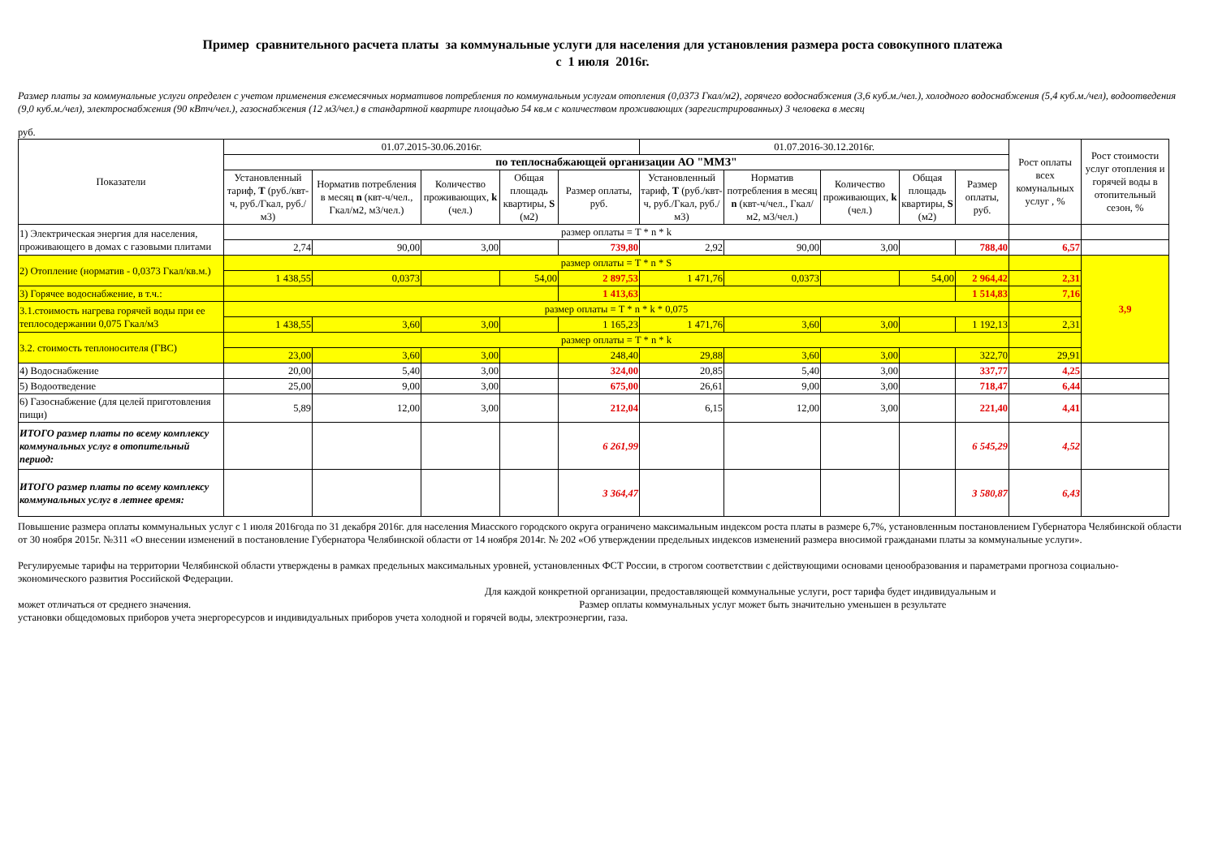Пример сравнительного расчета платы за коммунальные услуги для населения для установления размера роста совокупного платежа
с 1 июля 2016г.
Размер платы за коммунальные услуги определен с учетом применения ежемесячных нормативов потребления по коммунальным услугам отопления (0,0373 Гкал/м2), горячего водоснабжения (3,6 куб.м./чел.), холодного водоснабжения (5,4 куб.м./чел), водоотведения (9,0 куб.м./чел), электроснабжения (90 кВтч/чел.), газоснабжения (12 м3/чел.) в стандартной квартире площадью 54 кв.м с количеством проживающих (зарегистрированных) 3 человека в месяц
руб.
| Показатели | 01.07.2015-30.06.2016г. | | | | | 01.07.2016-30.12.2016г. | | | | | Рост оплаты всех комунальных услуг , % | Рост стоимости услуг отопления и горячей воды в отопительный сезон, % |
| --- | --- | --- | --- | --- | --- | --- | --- | --- | --- | --- | --- | --- |
| | по теплоснабжающей организации АО "ММЗ" | | | | | | | | | | | |
| | Установленный тариф, Т (руб./квт-ч, руб./Гкал, руб./м3) | Норматив потребления в месяц n (квт-ч/чел., Гкал/м2, м3/чел.) | Количество проживающих, k (чел.) | Общая площадь квартиры, S (м2) | Размер оплаты, руб. | Установленный тариф, Т (руб./квт-ч, руб./Гкал, руб./м3) | Норматив потребления в месяц n (квт-ч/чел., Гкал/м2, м3/чел.) | Количество проживающих, k (чел.) | Общая площадь квартиры, S (м2) | Размер оплаты, руб. | | |
| 1) Электрическая энергия для населения, проживающего в домах с газовыми плитами | размер оплаты = T * n * k | | | | | | | | | | | |
| | 2,74 | 90,00 | 3,00 | | 739,80 | 2,92 | 90,00 | 3,00 | | 788,40 | 6,57 | |
| 2) Отопление (норматив - 0,0373 Гкал/кв.м.) | размер оплаты = T * n * S | | | | | | | | | | | 3,9 |
| | 1 438,55 | 0,0373 | | 54,00 | 2 897,53 | 1 471,76 | 0,0373 | | 54,00 | 2 964,42 | 2,31 | |
| 3) Горячее водоснабжение, в т.ч.: | | | | | 1 413,63 | | | | | 1 514,83 | 7,16 | |
| 3.1.стоимость нагрева горячей воды при ее теплосодержании 0,075 Гкал/м3 | размер оплаты = T * n * k * 0,075 | | | | | | | | | | | |
| | 1 438,55 | 3,60 | 3,00 | | 1 165,23 | 1 471,76 | 3,60 | 3,00 | | 1 192,13 | 2,31 | |
| 3.2. стоимость теплоносителя (ГВС) | размер оплаты = T * n * k | | | | | | | | | | | |
| | 23,00 | 3,60 | 3,00 | | 248,40 | 29,88 | 3,60 | 3,00 | | 322,70 | 29,91 | |
| 4) Водоснабжение | 20,00 | 5,40 | 3,00 | | 324,00 | 20,85 | 5,40 | 3,00 | | 337,77 | 4,25 | |
| 5) Водоотведение | 25,00 | 9,00 | 3,00 | | 675,00 | 26,61 | 9,00 | 3,00 | | 718,47 | 6,44 | |
| 6) Газоснабжение (для целей приготовления пищи) | 5,89 | 12,00 | 3,00 | | 212,04 | 6,15 | 12,00 | 3,00 | | 221,40 | 4,41 | |
| ИТОГО размер платы по всему комплексу коммунальных услуг в отопительный период: | | | | | 6 261,99 | | | | | 6 545,29 | 4,52 | |
| ИТОГО размер платы по всему комплексу коммунальных услуг в летнее время: | | | | | 3 364,47 | | | | | 3 580,87 | 6,43 | |
Повышение размера оплаты коммунальных услуг с 1 июля 2016года по 31 декабря 2016г. для населения Миасского городского округа ограничено максимальным индексом роста платы в размере 6,7%, установленным постановлением Губернатора Челябинской области от 30 ноября 2015г. №311 «О внесении изменений в постановление Губернатора Челябинской области от 14 ноября 2014г. № 202 «Об утверждении предельных индексов изменений размера вносимой гражданами платы за коммунальные услуги».
Регулируемые тарифы на территории Челябинской области утверждены в рамках предельных максимальных уровней, установленных ФСТ России, в строгом соответствии с действующими основами ценообразования и параметрами прогноза социально-экономического развития Российской Федерации.
Для каждой конкретной организации, предоставляющей коммунальные услуги, рост тарифа будет индивидуальным и
может отличаться от среднего значения. Размер оплаты коммунальных услуг может быть значительно уменьшен в результате
установки общедомовых приборов учета энергоресурсов и индивидуальных приборов учета холодной и горячей воды, электроэнергии, газа.